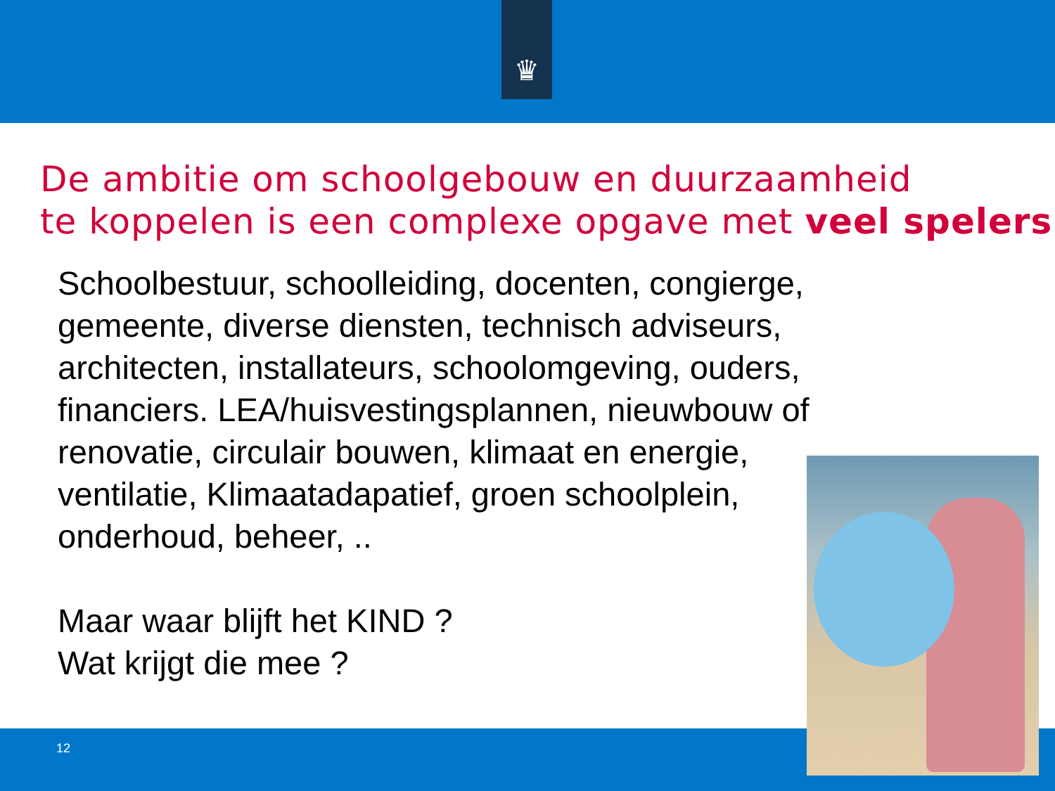♛
De ambitie om schoolgebouw en duurzaamheid
te koppelen is een complexe opgave met veel spelers
Schoolbestuur, schoolleiding, docenten, congierge,
gemeente, diverse diensten, technisch adviseurs,
architecten, installateurs, schoolomgeving, ouders,
financiers. LEA/huisvestingsplannen, nieuwbouw of
renovatie, circulair bouwen, klimaat en energie,
ventilatie, Klimaatadapatief, groen schoolplein,
onderhoud, beheer, ..
Maar waar blijft het KIND ?
Wat krijgt die mee ?
12